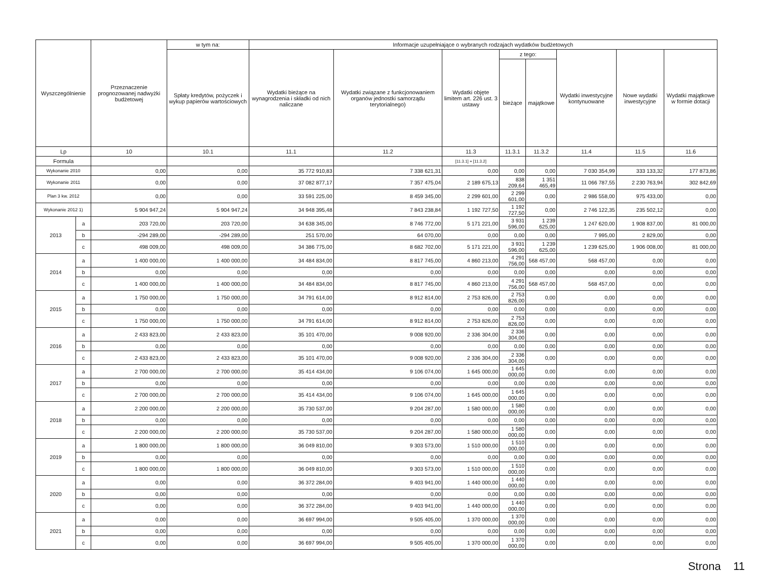| Wyszczególnienie | | Przeznaczenie prognozowanej nadwyżki budżetowej | w tym na: | Informacje uzupełniające o wybranych rodzajach wydatków budżetowych | | | | | | | |
| --- | --- | --- | --- | --- | --- | --- | --- | --- | --- | --- | --- |
| | | | Spłaty kredytów, pożyczek i wykup papierów wartościowych | Wydatki bieżące na wynagrodzenia i składki od nich naliczane | Wydatki związane z funkcjonowaniem organów jednostki samorządu terytorialnego) | Wydatki objęte limitem art. 226 ust. 3 ustawy | z tego: | | Wydatki inwestycyjne kontynuowane | Nowe wydatki inwestycyjne | Wydatki majątkowe w formie dotacji |
| | | | | | | | bieżące | majątkowe | | | |
| Lp | | 10 | 10.1 | 11.1 | 11.2 | 11.3 | 11.3.1 | 11.3.2 | 11.4 | 11.5 | 11.6 |
| Formula | | | | | | [11.3.1] + [11.3.2] | | | | | |
| Wykonanie 2010 | | 0,00 | 0,00 | 35 772 910,83 | 7 338 621,31 | 0,00 | 0,00 | 0,00 | 7 030 354,99 | 333 133,32 | 177 873,86 |
| Wykonanie 2011 | | 0,00 | 0,00 | 37 082 877,17 | 7 357 475,04 | 2 189 675,13 | 838 209,64 | 1 351 465,49 | 11 066 787,55 | 2 230 763,94 | 302 842,69 |
| Plan 3 kw. 2012 | | 0,00 | 0,00 | 33 591 225,00 | 8 459 345,00 | 2 299 601,00 | 2 299 601,00 | 0,00 | 2 986 558,00 | 975 433,00 | 0,00 |
| Wykonanie 2012 1) | | 5 904 947,24 | 5 904 947,24 | 34 948 395,48 | 7 843 238,84 | 1 192 727,50 | 1 192 727,50 | 0,00 | 2 746 122,35 | 235 502,12 | 0,00 |
| 2013 | a | 203 720,00 | 203 720,00 | 34 638 345,00 | 8 746 772,00 | 5 171 221,00 | 3 931 596,00 | 1 239 625,00 | 1 247 620,00 | 1 908 837,00 | 81 000,00 |
| | b | -294 289,00 | -294 289,00 | 251 570,00 | 64 070,00 | 0,00 | 0,00 | 0,00 | 7 995,00 | 2 829,00 | 0,00 |
| | c | 498 009,00 | 498 009,00 | 34 386 775,00 | 8 682 702,00 | 5 171 221,00 | 3 931 596,00 | 1 239 625,00 | 1 239 625,00 | 1 906 008,00 | 81 000,00 |
| 2014 | a | 1 400 000,00 | 1 400 000,00 | 34 484 834,00 | 8 817 745,00 | 4 860 213,00 | 4 291 756,00 | 568 457,00 | 568 457,00 | 0,00 | 0,00 |
| | b | 0,00 | 0,00 | 0,00 | 0,00 | 0,00 | 0,00 | 0,00 | 0,00 | 0,00 | 0,00 |
| | c | 1 400 000,00 | 1 400 000,00 | 34 484 834,00 | 8 817 745,00 | 4 860 213,00 | 4 291 756,00 | 568 457,00 | 568 457,00 | 0,00 | 0,00 |
| 2015 | a | 1 750 000,00 | 1 750 000,00 | 34 791 614,00 | 8 912 814,00 | 2 753 826,00 | 2 753 826,00 | 0,00 | 0,00 | 0,00 | 0,00 |
| | b | 0,00 | 0,00 | 0,00 | 0,00 | 0,00 | 0,00 | 0,00 | 0,00 | 0,00 | 0,00 |
| | c | 1 750 000,00 | 1 750 000,00 | 34 791 614,00 | 8 912 814,00 | 2 753 826,00 | 2 753 826,00 | 0,00 | 0,00 | 0,00 | 0,00 |
| 2016 | a | 2 433 823,00 | 2 433 823,00 | 35 101 470,00 | 9 008 920,00 | 2 336 304,00 | 2 336 304,00 | 0,00 | 0,00 | 0,00 | 0,00 |
| | b | 0,00 | 0,00 | 0,00 | 0,00 | 0,00 | 0,00 | 0,00 | 0,00 | 0,00 | 0,00 |
| | c | 2 433 823,00 | 2 433 823,00 | 35 101 470,00 | 9 008 920,00 | 2 336 304,00 | 2 336 304,00 | 0,00 | 0,00 | 0,00 | 0,00 |
| 2017 | a | 2 700 000,00 | 2 700 000,00 | 35 414 434,00 | 9 106 074,00 | 1 645 000,00 | 1 645 000,00 | 0,00 | 0,00 | 0,00 | 0,00 |
| | b | 0,00 | 0,00 | 0,00 | 0,00 | 0,00 | 0,00 | 0,00 | 0,00 | 0,00 | 0,00 |
| | c | 2 700 000,00 | 2 700 000,00 | 35 414 434,00 | 9 106 074,00 | 1 645 000,00 | 1 645 000,00 | 0,00 | 0,00 | 0,00 | 0,00 |
| 2018 | a | 2 200 000,00 | 2 200 000,00 | 35 730 537,00 | 9 204 287,00 | 1 580 000,00 | 1 580 000,00 | 0,00 | 0,00 | 0,00 | 0,00 |
| | b | 0,00 | 0,00 | 0,00 | 0,00 | 0,00 | 0,00 | 0,00 | 0,00 | 0,00 | 0,00 |
| | c | 2 200 000,00 | 2 200 000,00 | 35 730 537,00 | 9 204 287,00 | 1 580 000,00 | 1 580 000,00 | 0,00 | 0,00 | 0,00 | 0,00 |
| 2019 | a | 1 800 000,00 | 1 800 000,00 | 36 049 810,00 | 9 303 573,00 | 1 510 000,00 | 1 510 000,00 | 0,00 | 0,00 | 0,00 | 0,00 |
| | b | 0,00 | 0,00 | 0,00 | 0,00 | 0,00 | 0,00 | 0,00 | 0,00 | 0,00 | 0,00 |
| | c | 1 800 000,00 | 1 800 000,00 | 36 049 810,00 | 9 303 573,00 | 1 510 000,00 | 1 510 000,00 | 0,00 | 0,00 | 0,00 | 0,00 |
| 2020 | a | 0,00 | 0,00 | 36 372 284,00 | 9 403 941,00 | 1 440 000,00 | 1 440 000,00 | 0,00 | 0,00 | 0,00 | 0,00 |
| | b | 0,00 | 0,00 | 0,00 | 0,00 | 0,00 | 0,00 | 0,00 | 0,00 | 0,00 | 0,00 |
| | c | 0,00 | 0,00 | 36 372 284,00 | 9 403 941,00 | 1 440 000,00 | 1 440 000,00 | 0,00 | 0,00 | 0,00 | 0,00 |
| 2021 | a | 0,00 | 0,00 | 36 697 994,00 | 9 505 405,00 | 1 370 000,00 | 1 370 000,00 | 0,00 | 0,00 | 0,00 | 0,00 |
| | b | 0,00 | 0,00 | 0,00 | 0,00 | 0,00 | 0,00 | 0,00 | 0,00 | 0,00 | 0,00 |
| | c | 0,00 | 0,00 | 36 697 994,00 | 9 505 405,00 | 1 370 000,00 | 1 370 000,00 | 0,00 | 0,00 | 0,00 | 0,00 |
Strona 11